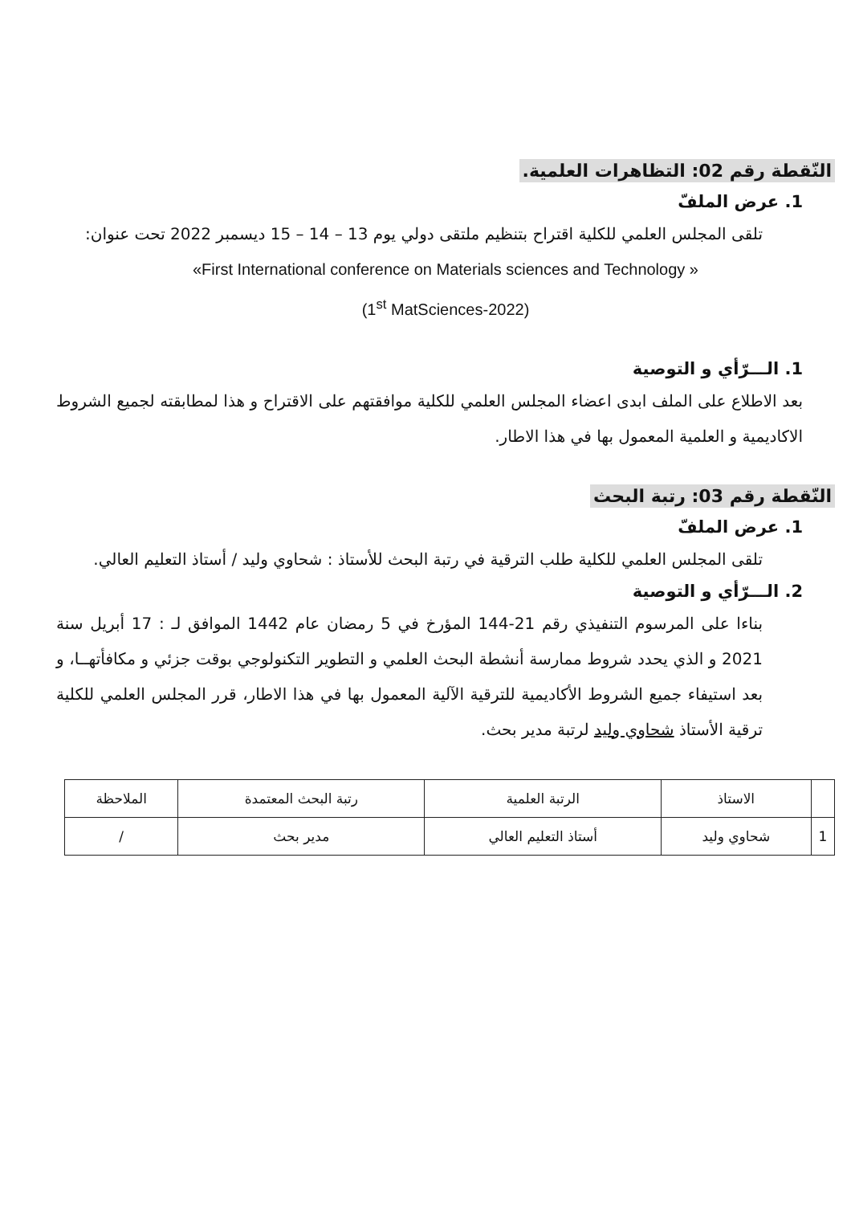النّقطة رقم 02: التظاهرات العلمية.
1. عرض الملفّ
تلقى المجلس العلمي للكلية اقتراح بتنظيم ملتقى دولي يوم 13 – 14 – 15 ديسمبر 2022 تحت عنوان:
«First International conference on Materials sciences and Technology »
(1<sup>st</sup> MatSciences-2022)
1. الـــرّأي و التوصية
بعد الاطلاع على الملف ابدى اعضاء المجلس العلمي للكلية موافقتهم على الاقتراح و هذا لمطابقته لجميع الشروط الاكاديمية و العلمية المعمول بها في هذا الاطار.
النّقطة رقم 03: رتبة البحث
1. عرض الملفّ
تلقى المجلس العلمي للكلية طلب الترقية في رتبة البحث للأستاذ : شحاوي وليد / أستاذ التعليم العالي.
2. الـــرّأي و التوصية
بناءا على المرسوم التنفيذي رقم 21-144 المؤرخ في 5 رمضان عام 1442 الموافق لـ : 17 أبريل سنة 2021 و الذي يحدد شروط ممارسة أنشطة البحث العلمي و التطوير التكنولوجي بوقت جزئي و مكافأتهــا، و بعد استيفاء جميع الشروط الأكاديمية للترقية الآلية المعمول بها في هذا الاطار، قرر المجلس العلمي للكلية ترقية الأستاذ شحاوي وليد لرتبة مدير بحث.
| | الاستاذ | الرتبة العلمية | رتبة البحث المعتمدة | الملاحظة |
| --- | --- | --- | --- | --- |
| 1 | شحاوي وليد | أستاذ التعليم العالي | مدير بحث | / |